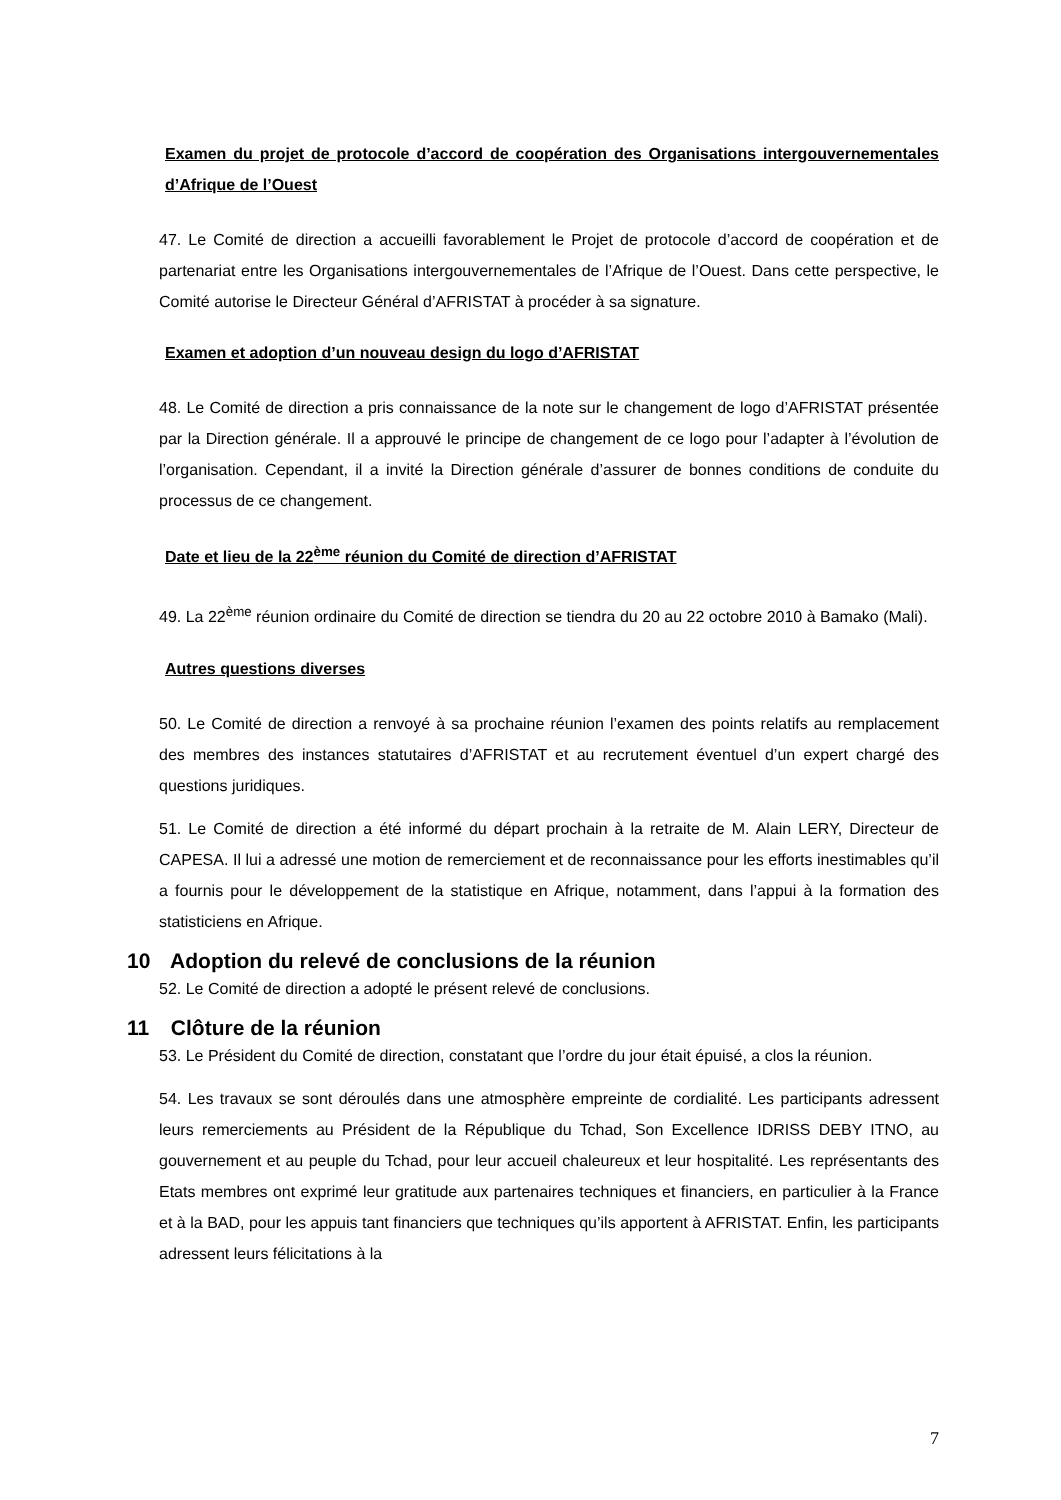Examen du projet de protocole d’accord de coopération des Organisations intergouvernementales d’Afrique de l’Ouest
47. Le Comité de direction a accueilli favorablement le Projet de protocole d’accord de coopération et de partenariat entre les Organisations intergouvernementales de l’Afrique de l’Ouest. Dans cette perspective, le Comité autorise le Directeur Général d’AFRISTAT à procéder à sa signature.
Examen et adoption d’un nouveau design du logo d’AFRISTAT
48. Le Comité de direction a pris connaissance de la note sur le changement de logo d’AFRISTAT présentée par la Direction générale. Il a approuvé le principe de changement de ce logo pour l’adapter à l’évolution de l’organisation. Cependant, il a invité la Direction générale d’assurer de bonnes conditions de conduite du processus de ce changement.
Date et lieu de la 22<sup>ème</sup> réunion du Comité de direction d’AFRISTAT
49. La 22<sup>ème</sup> réunion ordinaire du Comité de direction se tiendra du 20 au 22 octobre 2010 à Bamako (Mali).
Autres questions diverses
50. Le Comité de direction a renvoyé à sa prochaine réunion l’examen des points relatifs au remplacement des membres des instances statutaires d’AFRISTAT et au recrutement éventuel d’un expert chargé des questions juridiques.
51. Le Comité de direction a été informé du départ prochain à la retraite de M. Alain LERY, Directeur de CAPESA. Il lui a adressé une motion de remerciement et de reconnaissance pour les efforts inestimables qu’il a fournis pour le développement de la statistique en Afrique, notamment, dans l’appui à la formation des statisticiens en Afrique.
10 Adoption du relevé de conclusions de la réunion
52. Le Comité de direction a adopté le présent relevé de conclusions.
11 Clôture de la réunion
53. Le Président du Comité de direction, constatant que l’ordre du jour était épuisé, a clos la réunion.
54. Les travaux se sont déroulés dans une atmosphère empreinte de cordialité. Les participants adressent leurs remerciements au Président de la République du Tchad, Son Excellence IDRISS DEBY ITNO, au gouvernement et au peuple du Tchad, pour leur accueil chaleureux et leur hospitalité. Les représentants des Etats membres ont exprimé leur gratitude aux partenaires techniques et financiers, en particulier à la France et à la BAD, pour les appuis tant financiers que techniques qu’ils apportent à AFRISTAT. Enfin, les participants adressent leurs félicitations à la
7